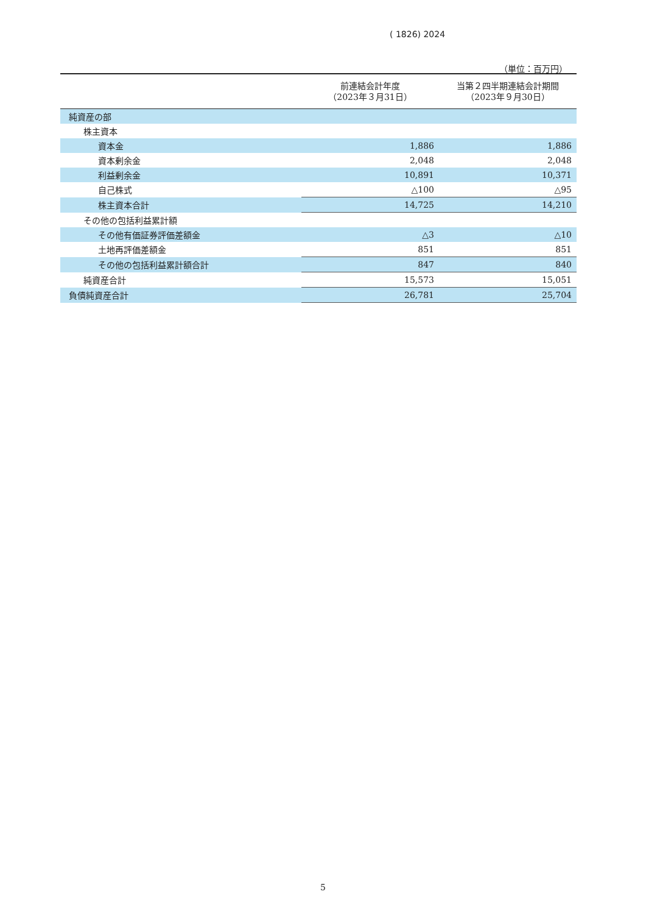( 1826) 2024
（単位：百万円）
| | 前連結会計年度 （2023年３月31日） | 当第２四半期連結会計期間 （2023年９月30日） |
| --- | --- | --- |
| 純資産の部 | | |
| 株主資本 | | |
| 資本金 | 1,886 | 1,886 |
| 資本剰余金 | 2,048 | 2,048 |
| 利益剰余金 | 10,891 | 10,371 |
| 自己株式 | △100 | △95 |
| 株主資本合計 | 14,725 | 14,210 |
| その他の包括利益累計額 | | |
| その他有価証券評価差額金 | △3 | △10 |
| 土地再評価差額金 | 851 | 851 |
| その他の包括利益累計額合計 | 847 | 840 |
| 純資産合計 | 15,573 | 15,051 |
| 負債純資産合計 | 26,781 | 25,704 |
5